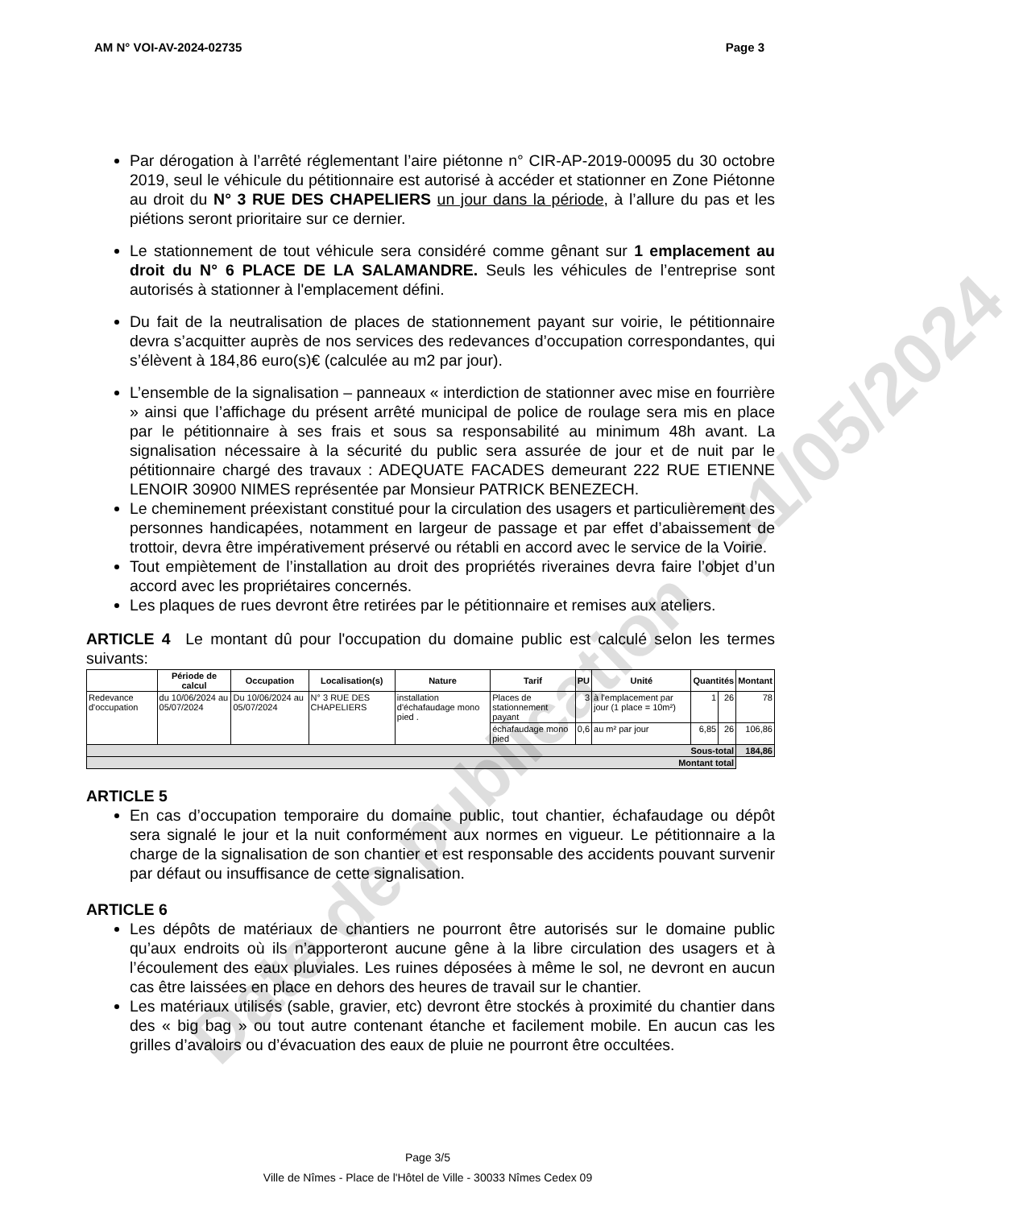Date de publication - 31/05/2024
AM N° VOI-AV-2024-02735 Page 3
Par dérogation à l’arrêté réglementant l’aire piétonne n° CIR-AP-2019-00095 du 30 octobre 2019, seul le véhicule du pétitionnaire est autorisé à accéder et stationner en Zone Piétonne au droit du N° 3 RUE DES CHAPELIERS un jour dans la période, à l’allure du pas et les piétions seront prioritaire sur ce dernier.
Le stationnement de tout véhicule sera considéré comme gênant sur 1 emplacement au droit du N° 6 PLACE DE LA SALAMANDRE. Seuls les véhicules de l’entreprise sont autorisés à stationner à l'emplacement défini.
Du fait de la neutralisation de places de stationnement payant sur voirie, le pétitionnaire devra s’acquitter auprès de nos services des redevances d’occupation correspondantes, qui s’élèvent à 184,86 euro(s)€ (calculée au m2 par jour).
L’ensemble de la signalisation – panneaux « interdiction de stationner avec mise en fourrière » ainsi que l’affichage du présent arrêté municipal de police de roulage sera mis en place par le pétitionnaire à ses frais et sous sa responsabilité au minimum 48h avant. La signalisation nécessaire à la sécurité du public sera assurée de jour et de nuit par le pétitionnaire chargé des travaux : ADEQUATE FACADES demeurant 222 RUE ETIENNE LENOIR 30900 NIMES représentée par Monsieur PATRICK BENEZECH.
Le cheminement préexistant constitué pour la circulation des usagers et particulièrement des personnes handicapées, notamment en largeur de passage et par effet d’abaissement de trottoir, devra être impérativement préservé ou rétabli en accord avec le service de la Voirie.
Tout empiètement de l’installation au droit des propriétés riveraines devra faire l’objet d’un accord avec les propriétaires concernés.
Les plaques de rues devront être retirées par le pétitionnaire et remises aux ateliers.
ARTICLE 4 Le montant dû pour l'occupation du domaine public est calculé selon les termes suivants:
| | Période de calcul | Occupation | Localisation(s) | Nature | Tarif | PU | Unité | Quantités | | Montant |
| --- | --- | --- | --- | --- | --- | --- | --- | --- | --- | --- |
| Redevance d'occupation | du 10/06/2024 au 05/07/2024 | Du 10/06/2024 au 05/07/2024 | N° 3 RUE DES CHAPELIERS | installation d'échafaudage mono pied . | Places de stationnement payant | 3 | à l'emplacement par jour (1 place = 10m²) | 1 | 26 | 78 |
| | | | | | échafaudage mono pied | 0,6 | au m² par jour | 6,85 | 26 | 106,86 |
| Sous-total | | | | | | | | | | 184,86 |
| Montant total | | | | | | | | | | |
ARTICLE 5
En cas d’occupation temporaire du domaine public, tout chantier, échafaudage ou dépôt sera signalé le jour et la nuit conformément aux normes en vigueur. Le pétitionnaire a la charge de la signalisation de son chantier et est responsable des accidents pouvant survenir par défaut ou insuffisance de cette signalisation.
ARTICLE 6
Les dépôts de matériaux de chantiers ne pourront être autorisés sur le domaine public qu’aux endroits où ils n’apporteront aucune gêne à la libre circulation des usagers et à l’écoulement des eaux pluviales. Les ruines déposées à même le sol, ne devront en aucun cas être laissées en place en dehors des heures de travail sur le chantier.
Les matériaux utilisés (sable, gravier, etc) devront être stockés à proximité du chantier dans des « big bag » ou tout autre contenant étanche et facilement mobile. En aucun cas les grilles d’avaloirs ou d’évacuation des eaux de pluie ne pourront être occultées.
Page 3/5
Ville de Nîmes - Place de l'Hôtel de Ville - 30033 Nîmes Cedex 09